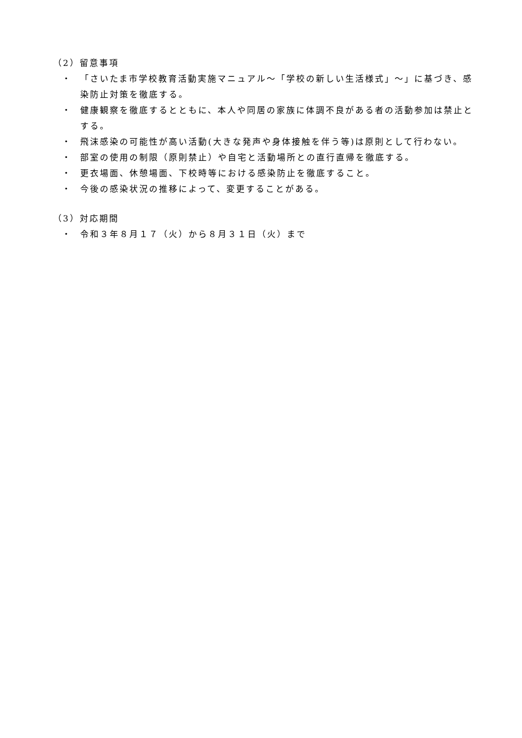（2）留意事項
・ 「さいたま市学校教育活動実施マニュアル～「学校の新しい生活様式」～」に基づき、感染防止対策を徹底する。
・ 健康観察を徹底するとともに、本人や同居の家族に体調不良がある者の活動参加は禁止とする。
・ 飛沫感染の可能性が高い活動(大きな発声や身体接触を伴う等)は原則として行わない。
・ 部室の使用の制限（原則禁止）や自宅と活動場所との直行直帰を徹底する。
・ 更衣場面、休憩場面、下校時等における感染防止を徹底すること。
・ 今後の感染状況の推移によって、変更することがある。
（3）対応期間
・ 令和３年８月１７（火）から８月３１日（火）まで